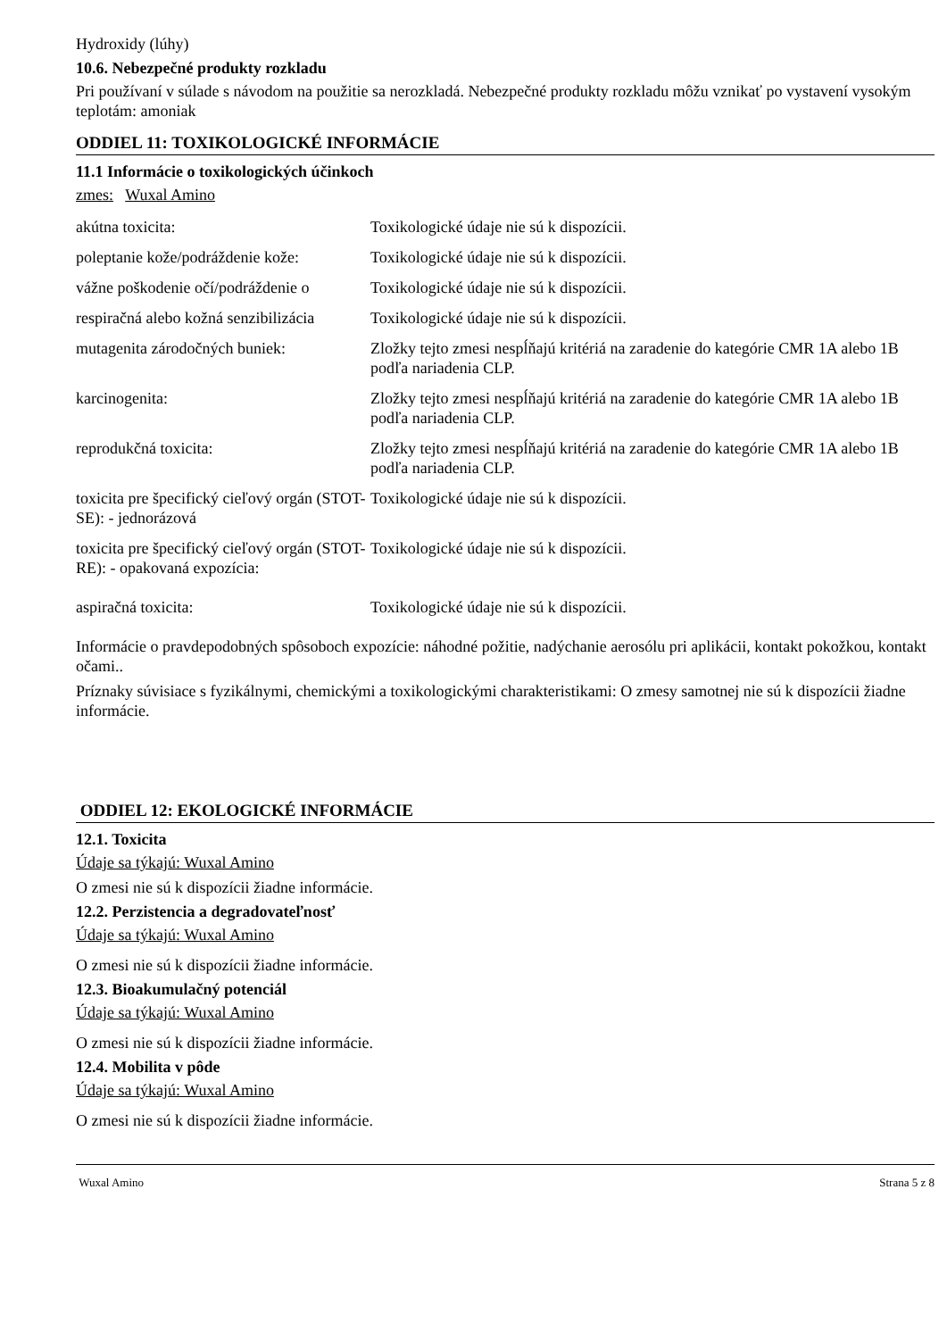Hydroxidy (lúhy)
10.6. Nebezpečné produkty rozkladu
Pri používaní v súlade s návodom na použitie sa nerozkladá. Nebezpečné produkty rozkladu môžu vznikať po vystavení vysokým teplotám: amoniak
ODDIEL 11: TOXIKOLOGICKÉ INFORMÁCIE
11.1 Informácie o toxikologických účinkoch
zmes: Wuxal Amino
| akútna toxicita: | Toxikologické údaje nie sú k dispozícii. |
| poleptanie kože/podráždenie kože: | Toxikologické údaje nie sú k dispozícii. |
| vážne poškodenie očí/podráždenie o | Toxikologické údaje nie sú k dispozícii. |
| respiračná alebo kožná senzibilizácia | Toxikologické údaje nie sú k dispozícii. |
| mutagenita zárodočných buniek: | Zložky tejto zmesi nespĺňajú kritériá na zaradenie do kategórie CMR 1A alebo 1B podľa nariadenia CLP. |
| karcinogenita: | Zložky tejto zmesi nespĺňajú kritériá na zaradenie do kategórie CMR 1A alebo 1B podľa nariadenia CLP. |
| reprodukčná toxicita: | Zložky tejto zmesi nespĺňajú kritériá na zaradenie do kategórie CMR 1A alebo 1B podľa nariadenia CLP. |
| toxicita pre špecifický cieľový orgán (STOT-SE): - jednorázová | Toxikologické údaje nie sú k dispozícii. |
| toxicita pre špecifický cieľový orgán (STOT-RE): - opakovaná expozícia: | Toxikologické údaje nie sú k dispozícii. |
| aspiračná toxicita: | Toxikologické údaje nie sú k dispozícii. |
Informácie o pravdepodobných spôsoboch expozície: náhodné požitie, nadýchanie aerosólu pri aplikácii, kontakt pokožkou, kontakt očami..
Príznaky súvisiace s fyzikálnymi, chemickými a toxikologickými charakteristikami: O zmesy samotnej nie sú k dispozícii žiadne informácie.
ODDIEL 12: EKOLOGICKÉ INFORMÁCIE
12.1. Toxicita
Údaje sa týkajú: Wuxal Amino
O zmesi nie sú k dispozícii žiadne informácie.
12.2. Perzistencia a degradovateľnosť
Údaje sa týkajú: Wuxal Amino
O zmesi nie sú k dispozícii žiadne informácie.
12.3. Bioakumulačný potenciál
Údaje sa týkajú: Wuxal Amino
O zmesi nie sú k dispozícii žiadne informácie.
12.4. Mobilita v pôde
Údaje sa týkajú: Wuxal Amino
O zmesi nie sú k dispozícii žiadne informácie.
Wuxal Amino Strana 5 z 8